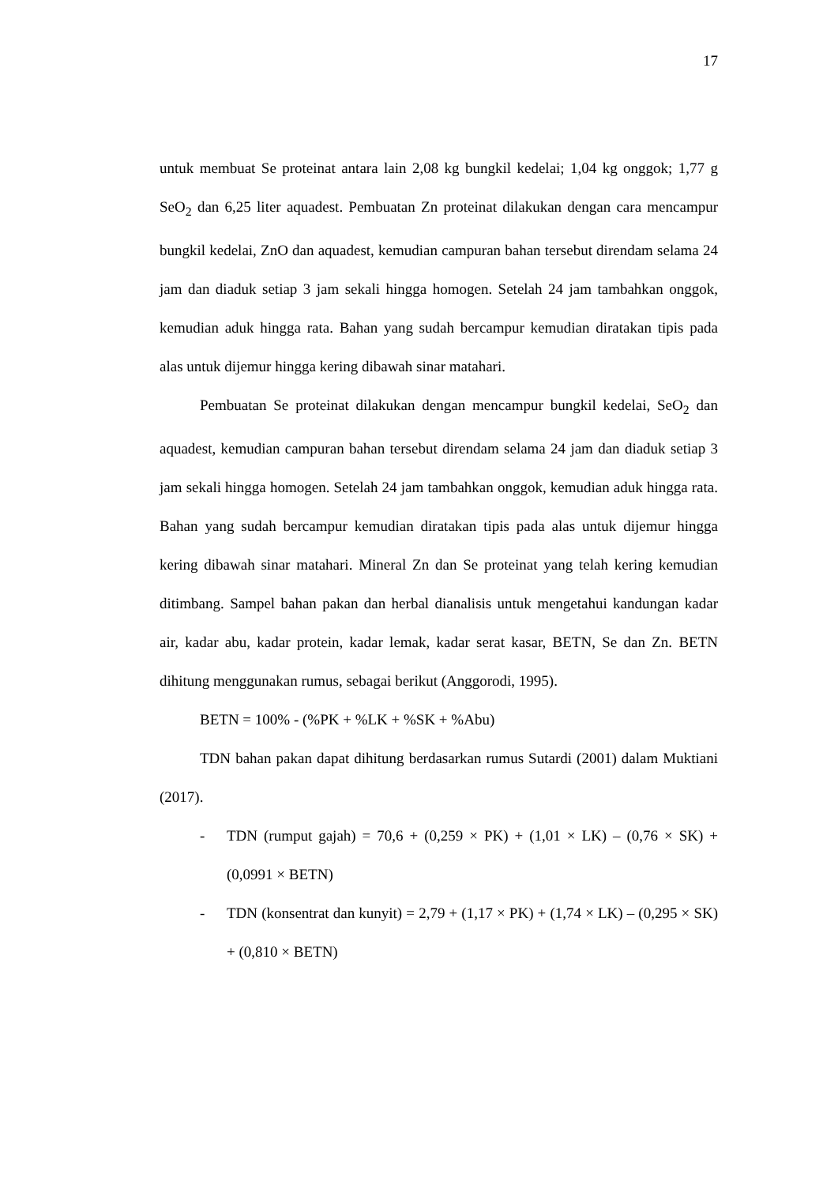17
untuk membuat Se proteinat antara lain 2,08 kg bungkil kedelai; 1,04 kg onggok; 1,77 g SeO<sub>2</sub> dan 6,25 liter aquadest. Pembuatan Zn proteinat dilakukan dengan cara mencampur bungkil kedelai, ZnO dan aquadest, kemudian campuran bahan tersebut direndam selama 24 jam dan diaduk setiap 3 jam sekali hingga homogen. Setelah 24 jam tambahkan onggok, kemudian aduk hingga rata. Bahan yang sudah bercampur kemudian diratakan tipis pada alas untuk dijemur hingga kering dibawah sinar matahari.
Pembuatan Se proteinat dilakukan dengan mencampur bungkil kedelai, SeO<sub>2</sub> dan aquadest, kemudian campuran bahan tersebut direndam selama 24 jam dan diaduk setiap 3 jam sekali hingga homogen. Setelah 24 jam tambahkan onggok, kemudian aduk hingga rata. Bahan yang sudah bercampur kemudian diratakan tipis pada alas untuk dijemur hingga kering dibawah sinar matahari. Mineral Zn dan Se proteinat yang telah kering kemudian ditimbang. Sampel bahan pakan dan herbal dianalisis untuk mengetahui kandungan kadar air, kadar abu, kadar protein, kadar lemak, kadar serat kasar, BETN, Se dan Zn. BETN dihitung menggunakan rumus, sebagai berikut (Anggorodi, 1995).
BETN = 100% - (%PK + %LK + %SK + %Abu)
TDN bahan pakan dapat dihitung berdasarkan rumus Sutardi (2001) dalam Muktiani (2017).
- TDN (rumput gajah) = 70,6 + (0,259 × PK) + (1,01 × LK) – (0,76 × SK) + (0,0991 × BETN)
- TDN (konsentrat dan kunyit) = 2,79 + (1,17 × PK) + (1,74 × LK) – (0,295 × SK) + (0,810 × BETN)